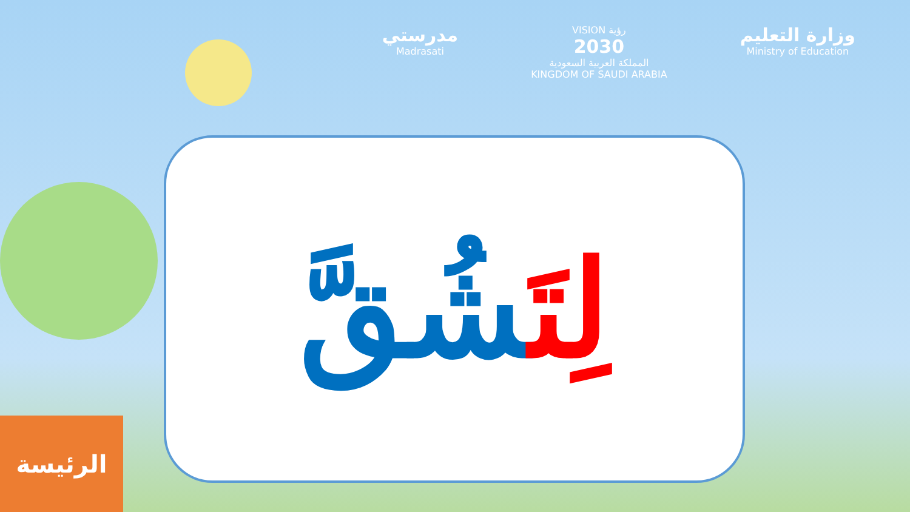مدرستي
Madrasati
VISION رؤية
2030
المملكة العربية السعودية
KINGDOM OF SAUDI ARABIA
وزارة التعليم
Ministry of Education
لِتَشُقَّ
الرئيسة